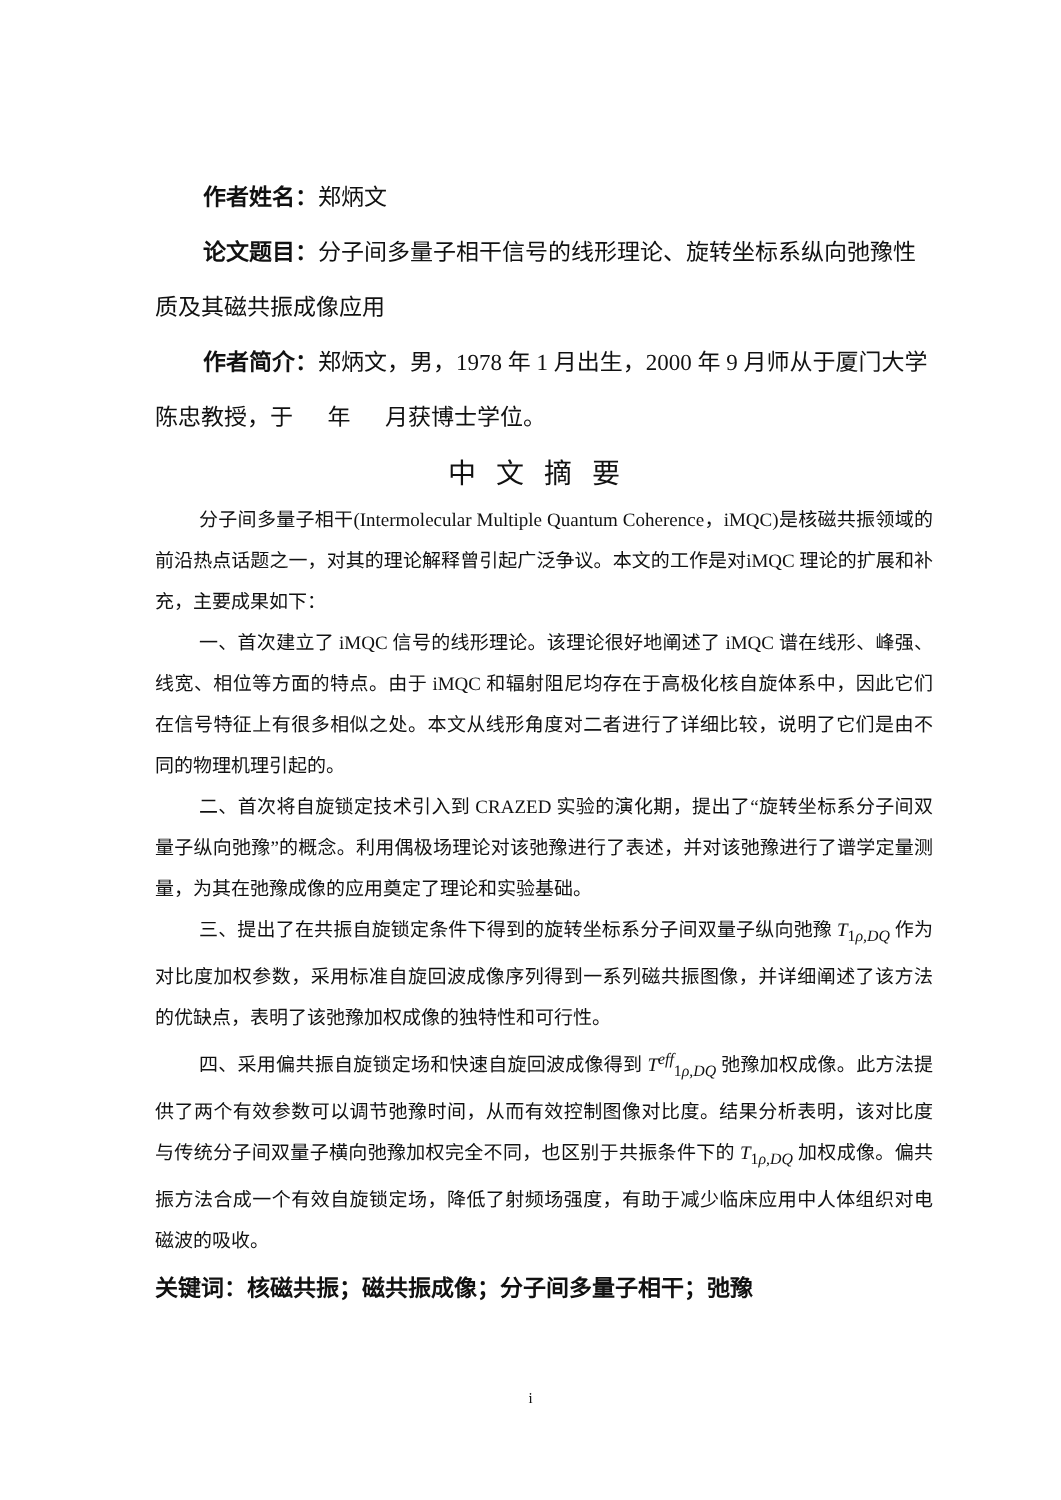作者姓名：郑炳文
论文题目：分子间多量子相干信号的线形理论、旋转坐标系纵向弛豫性质及其磁共振成像应用
作者简介：郑炳文，男，1978 年 1 月出生，2000 年 9 月师从于厦门大学陈忠教授，于 年 月获博士学位。
中文摘要
分子间多量子相干(Intermolecular Multiple Quantum Coherence，iMQC)是核磁共振领域的前沿热点话题之一，对其的理论解释曾引起广泛争议。本文的工作是对iMQC 理论的扩展和补充，主要成果如下：
一、首次建立了 iMQC 信号的线形理论。该理论很好地阐述了 iMQC 谱在线形、峰强、线宽、相位等方面的特点。由于 iMQC 和辐射阻尼均存在于高极化核自旋体系中，因此它们在信号特征上有很多相似之处。本文从线形角度对二者进行了详细比较，说明了它们是由不同的物理机理引起的。
二、首次将自旋锁定技术引入到 CRAZED 实验的演化期，提出了“旋转坐标系分子间双量子纵向弛豫”的概念。利用偶极场理论对该弛豫进行了表述，并对该弛豫进行了谱学定量测量，为其在弛豫成像的应用奠定了理论和实验基础。
三、提出了在共振自旋锁定条件下得到的旋转坐标系分子间双量子纵向弛豫 T<sub>1ρ,DQ</sub> 作为对比度加权参数，采用标准自旋回波成像序列得到一系列磁共振图像，并详细阐述了该方法的优缺点，表明了该弛豫加权成像的独特性和可行性。
四、采用偏共振自旋锁定场和快速自旋回波成像得到 T<sup>eff</sup><sub>1ρ,DQ</sub> 弛豫加权成像。此方法提供了两个有效参数可以调节弛豫时间，从而有效控制图像对比度。结果分析表明，该对比度与传统分子间双量子横向弛豫加权完全不同，也区别于共振条件下的 T<sub>1ρ,DQ</sub> 加权成像。偏共振方法合成一个有效自旋锁定场，降低了射频场强度，有助于减少临床应用中人体组织对电磁波的吸收。
关键词：核磁共振；磁共振成像；分子间多量子相干；弛豫
i